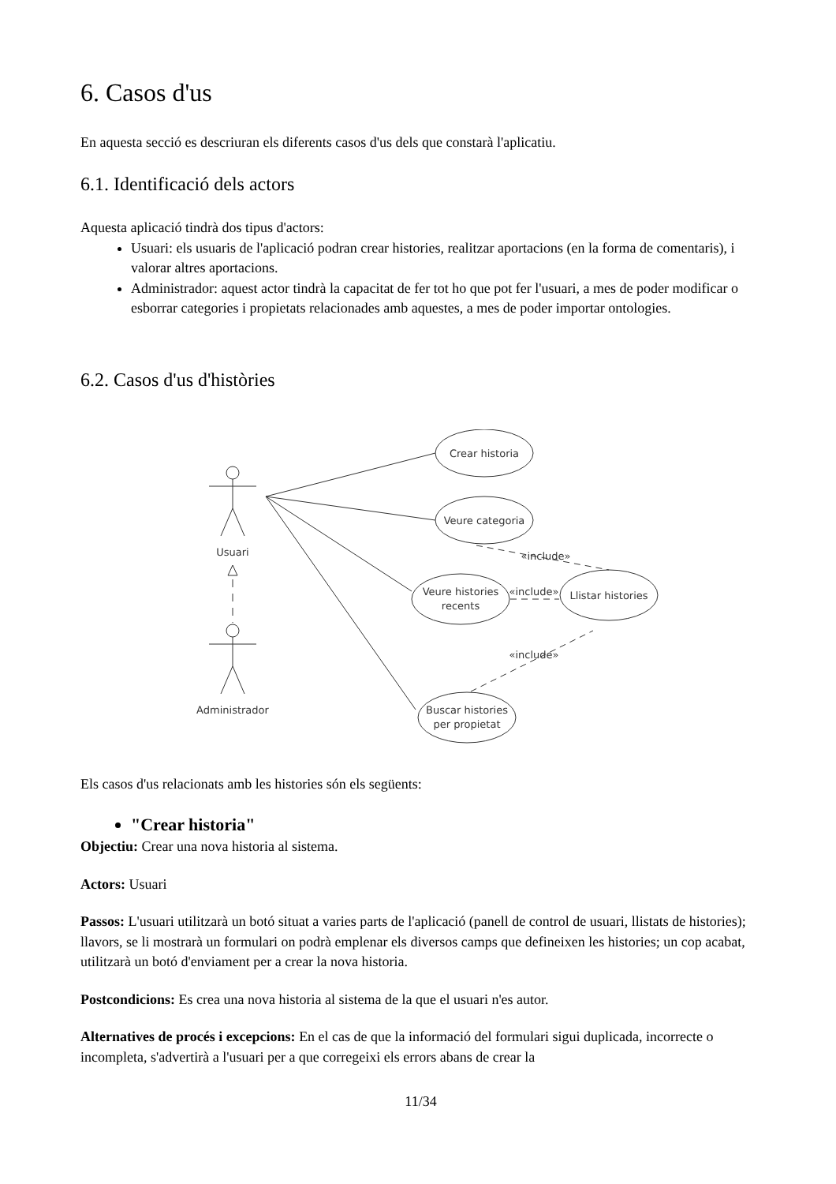6. Casos d'us
En aquesta secció es descriuran els diferents casos d'us dels que constarà l'aplicatiu.
6.1. Identificació dels actors
Aquesta aplicació tindrà dos tipus d'actors:
Usuari: els usuaris de l'aplicació podran crear histories, realitzar aportacions (en la forma de comentaris), i valorar altres aportacions.
Administrador: aquest actor tindrà la capacitat de fer tot ho que pot fer l'usuari, a mes de poder modificar o esborrar categories i propietats relacionades amb aquestes, a mes de poder importar ontologies.
6.2. Casos d'us d'històries
Usuari
Administrador
Crear historia
Veure categoria
Veure histories
recents
Llistar histories
Buscar histories
per propietat
«include»
«include»
«include»
Els casos d'us relacionats amb les histories són els següents:
"Crear historia"
Objectiu: Crear una nova historia al sistema.
Actors: Usuari
Passos: L'usuari utilitzarà un botó situat a varies parts de l'aplicació (panell de control de usuari, llistats de histories); llavors, se li mostrarà un formulari on podrà emplenar els diversos camps que defineixen les histories; un cop acabat, utilitzarà un botó d'enviament per a crear la nova historia.
Postcondicions: Es crea una nova historia al sistema de la que el usuari n'es autor.
Alternatives de procés i excepcions: En el cas de que la informació del formulari sigui duplicada, incorrecte o incompleta, s'advertirà a l'usuari per a que corregeixi els errors abans de crear la
11/34